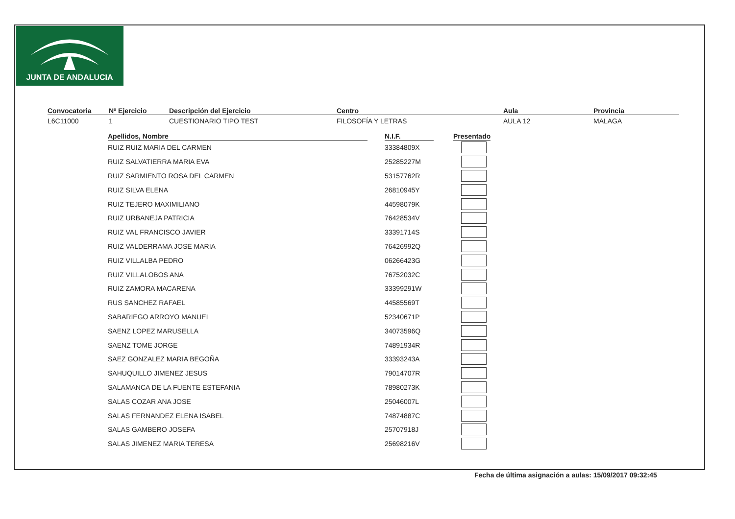JUNTA DE ANDALUCIA
Convocatoria
L6C11000
Nº Ejercicio
1
Descripción del Ejercicio
CUESTIONARIO TIPO TEST
Centro
FILOSOFÍA Y LETRAS
Aula
AULA 12
Provincia
MALAGA
| Apellidos, Nombre | N.I.F. | Presentado |
| --- | --- | --- |
| RUIZ RUIZ MARIA DEL CARMEN | 33384809X | |
| RUIZ SALVATIERRA MARIA EVA | 25285227M | |
| RUIZ SARMIENTO ROSA DEL CARMEN | 53157762R | |
| RUIZ SILVA ELENA | 26810945Y | |
| RUIZ TEJERO MAXIMILIANO | 44598079K | |
| RUIZ URBANEJA PATRICIA | 76428534V | |
| RUIZ VAL FRANCISCO JAVIER | 33391714S | |
| RUIZ VALDERRAMA JOSE MARIA | 76426992Q | |
| RUIZ VILLALBA PEDRO | 06266423G | |
| RUIZ VILLALOBOS ANA | 76752032C | |
| RUIZ ZAMORA MACARENA | 33399291W | |
| RUS SANCHEZ RAFAEL | 44585569T | |
| SABARIEGO ARROYO MANUEL | 52340671P | |
| SAENZ LOPEZ MARUSELLA | 34073596Q | |
| SAENZ TOME JORGE | 74891934R | |
| SAEZ GONZALEZ MARIA BEGOÑA | 33393243A | |
| SAHUQUILLO JIMENEZ JESUS | 79014707R | |
| SALAMANCA DE LA FUENTE ESTEFANIA | 78980273K | |
| SALAS COZAR ANA JOSE | 25046007L | |
| SALAS FERNANDEZ ELENA ISABEL | 74874887C | |
| SALAS GAMBERO JOSEFA | 25707918J | |
| SALAS JIMENEZ MARIA TERESA | 25698216V | |
Fecha de última asignación a aulas: 15/09/2017 09:32:45